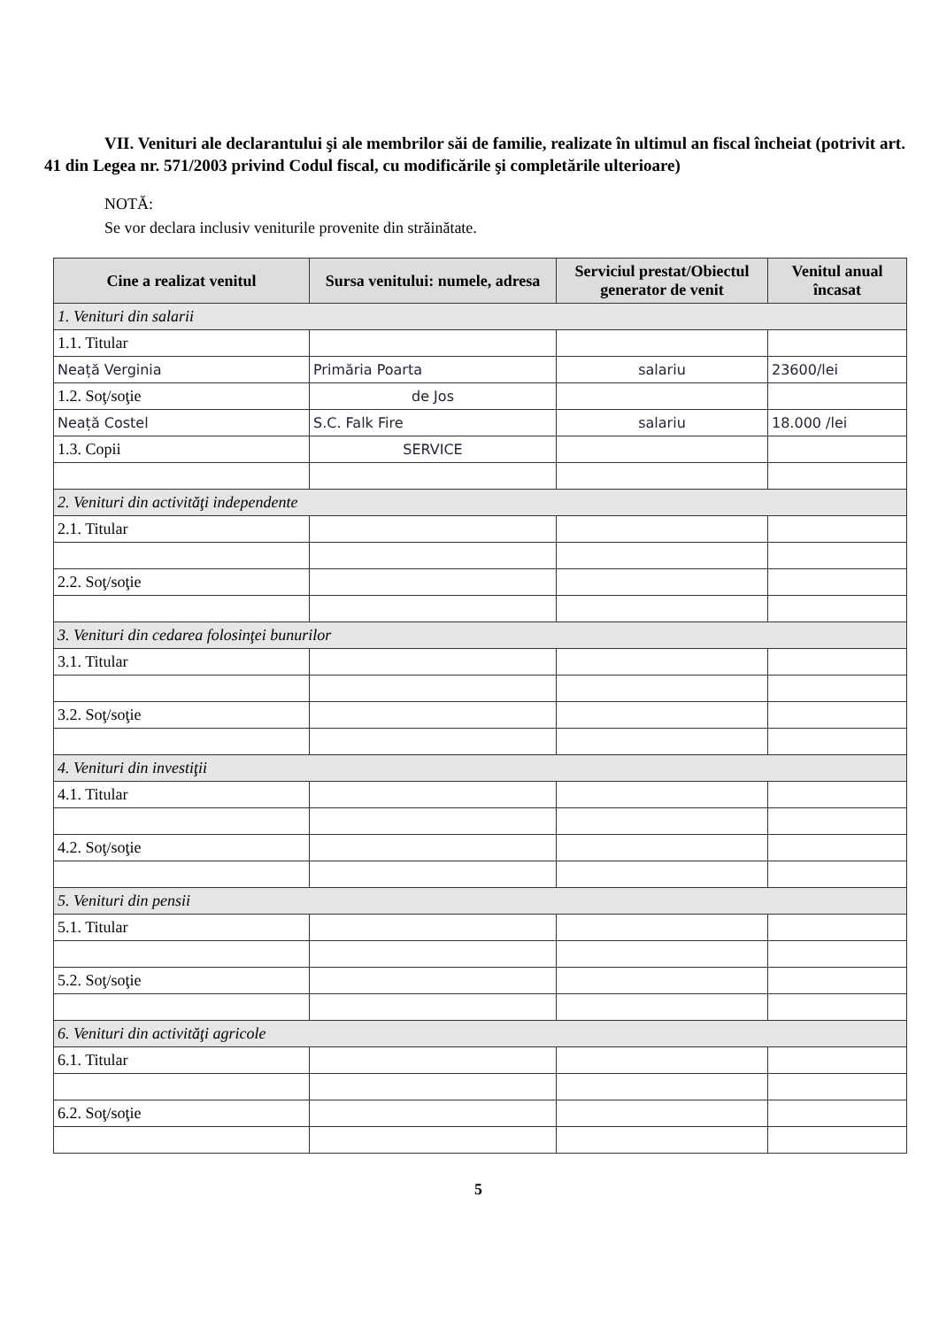VII. Venituri ale declarantului şi ale membrilor săi de familie, realizate în ultimul an fiscal încheiat (potrivit art. 41 din Legea nr. 571/2003 privind Codul fiscal, cu modificările şi completările ulterioare)
NOTĂ:
Se vor declara inclusiv veniturile provenite din străinătate.
| Cine a realizat venitul | Sursa venitului: numele, adresa | Serviciul prestat/Obiectul generator de venit | Venitul anual încasat |
| --- | --- | --- | --- |
| 1. Venituri din salarii | | | |
| 1.1. Titular | | | |
| Neață Verginia | Primăria Poarta | salariu | 23600/lei |
| 1.2. Soţ/soţie | de Jos | | |
| Neață Costel | S.C. Falk Fire | salariu | 18.000 /lei |
| 1.3. Copii | SERVICE | | |
| 2. Venituri din activităţi independente | | | |
| 2.1. Titular | | | |
| 2.2. Soţ/soţie | | | |
| 3. Venituri din cedarea folosinţei bunurilor | | | |
| 3.1. Titular | | | |
| 3.2. Soţ/soţie | | | |
| 4. Venituri din investiţii | | | |
| 4.1. Titular | | | |
| 4.2. Soţ/soţie | | | |
| 5. Venituri din pensii | | | |
| 5.1. Titular | | | |
| 5.2. Soţ/soţie | | | |
| 6. Venituri din activităţi agricole | | | |
| 6.1. Titular | | | |
| 6.2. Soţ/soţie | | | |
5